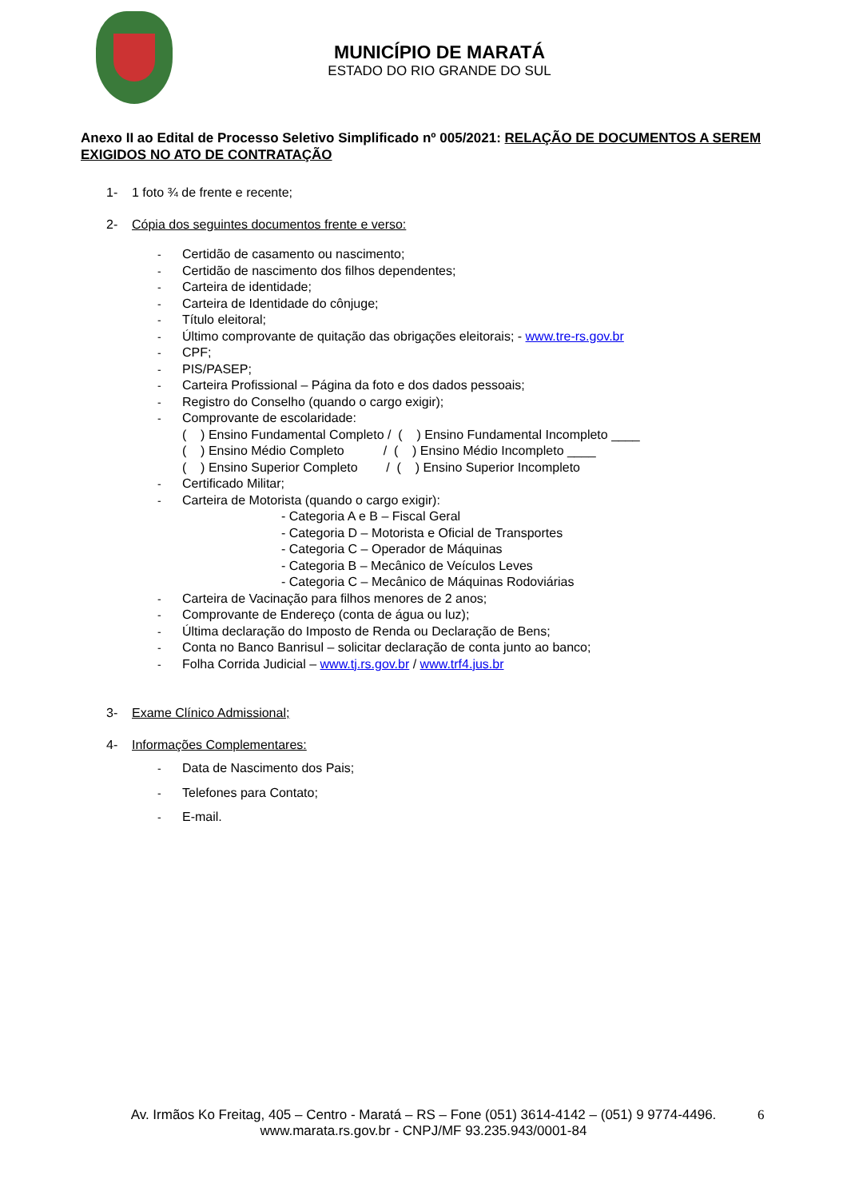MUNICÍPIO DE MARATÁ
ESTADO DO RIO GRANDE DO SUL
Anexo II ao Edital de Processo Seletivo Simplificado nº 005/2021: RELAÇÃO DE DOCUMENTOS A SEREM EXIGIDOS NO ATO DE CONTRATAÇÃO
1- 1 foto ¾ de frente e recente;
2- Cópia dos seguintes documentos frente e verso:
- Certidão de casamento ou nascimento;
- Certidão de nascimento dos filhos dependentes;
- Carteira de identidade;
- Carteira de Identidade do cônjuge;
- Título eleitoral;
- Último comprovante de quitação das obrigações eleitorais; - www.tre-rs.gov.br
- CPF;
- PIS/PASEP;
- Carteira Profissional – Página da foto e dos dados pessoais;
- Registro do Conselho (quando o cargo exigir);
- Comprovante de escolaridade:
( ) Ensino Fundamental Completo / ( ) Ensino Fundamental Incompleto ____ ( ) Ensino Médio Completo / ( ) Ensino Médio Incompleto ____ ( ) Ensino Superior Completo / ( ) Ensino Superior Incompleto
- Certificado Militar;
- Carteira de Motorista (quando o cargo exigir):
- Categoria A e B – Fiscal Geral
- Categoria D – Motorista e Oficial de Transportes
- Categoria C – Operador de Máquinas
- Categoria B – Mecânico de Veículos Leves
- Categoria C – Mecânico de Máquinas Rodoviárias
- Carteira de Vacinação para filhos menores de 2 anos;
- Comprovante de Endereço (conta de água ou luz);
- Última declaração do Imposto de Renda ou Declaração de Bens;
- Conta no Banco Banrisul – solicitar declaração de conta junto ao banco;
- Folha Corrida Judicial – www.tj.rs.gov.br / www.trf4.jus.br
3- Exame Clínico Admissional;
4- Informações Complementares:
- Data de Nascimento dos Pais;
- Telefones para Contato;
- E-mail.
Av. Irmãos Ko Freitag, 405 – Centro - Maratá – RS – Fone (051) 3614-4142 – (051) 9 9774-4496.
www.marata.rs.gov.br - CNPJ/MF 93.235.943/0001-84
6